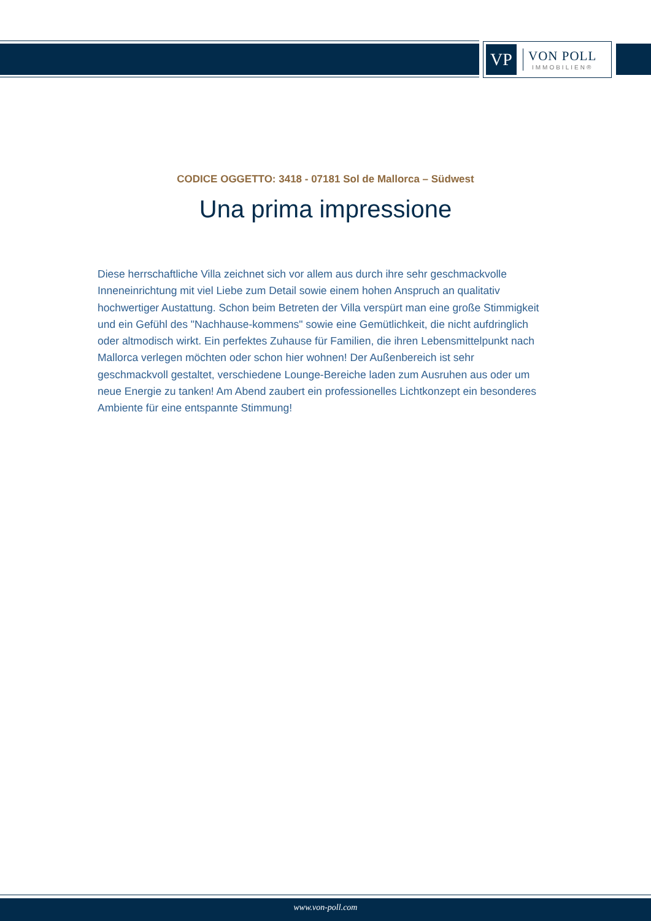VP
VON POLL
IMMOBILIEN®
CODICE OGGETTO: 3418 - 07181 Sol de Mallorca – Südwest
Una prima impressione
Diese herrschaftliche Villa zeichnet sich vor allem aus durch ihre sehr geschmackvolle Inneneinrichtung mit viel Liebe zum Detail sowie einem hohen Anspruch an qualitativ hochwertiger Austattung. Schon beim Betreten der Villa verspürt man eine große Stimmigkeit und ein Gefühl des "Nachhause-kommens" sowie eine Gemütlichkeit, die nicht aufdringlich oder altmodisch wirkt. Ein perfektes Zuhause für Familien, die ihren Lebensmittelpunkt nach Mallorca verlegen möchten oder schon hier wohnen! Der Außenbereich ist sehr geschmackvoll gestaltet, verschiedene Lounge-Bereiche laden zum Ausruhen aus oder um neue Energie zu tanken! Am Abend zaubert ein professionelles Lichtkonzept ein besonderes Ambiente für eine entspannte Stimmung!
www.von-poll.com